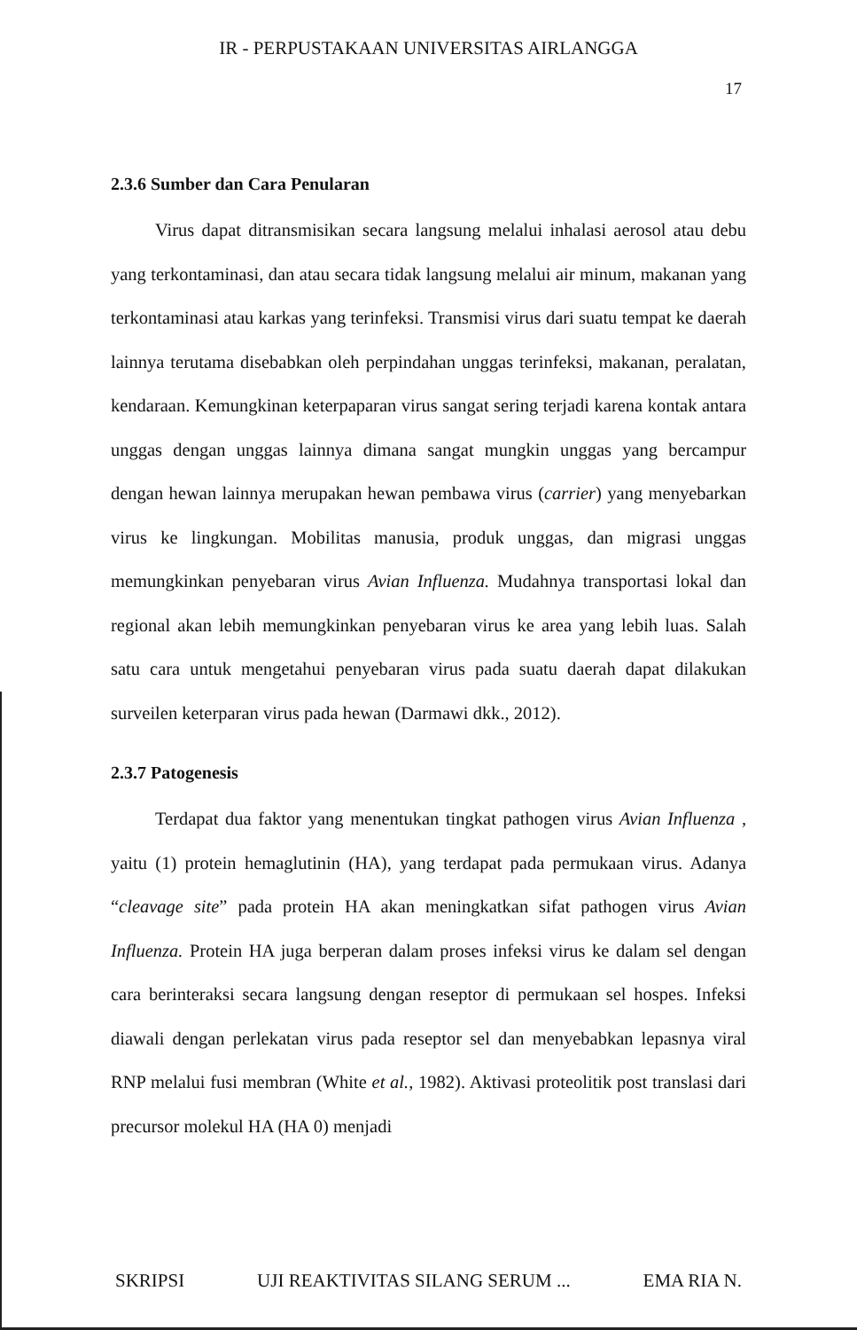IR - PERPUSTAKAAN UNIVERSITAS AIRLANGGA
17
2.3.6 Sumber dan Cara Penularan
Virus dapat ditransmisikan secara langsung melalui inhalasi aerosol atau debu yang terkontaminasi, dan atau secara tidak langsung melalui air minum, makanan yang terkontaminasi atau karkas yang terinfeksi. Transmisi virus dari suatu tempat ke daerah lainnya terutama disebabkan oleh perpindahan unggas terinfeksi, makanan, peralatan, kendaraan. Kemungkinan keterpaparan virus sangat sering terjadi karena kontak antara unggas dengan unggas lainnya dimana sangat mungkin unggas yang bercampur dengan hewan lainnya merupakan hewan pembawa virus (carrier) yang menyebarkan virus ke lingkungan. Mobilitas manusia, produk unggas, dan migrasi unggas memungkinkan penyebaran virus Avian Influenza. Mudahnya transportasi lokal dan regional akan lebih memungkinkan penyebaran virus ke area yang lebih luas. Salah satu cara untuk mengetahui penyebaran virus pada suatu daerah dapat dilakukan surveilen keterparan virus pada hewan (Darmawi dkk., 2012).
2.3.7 Patogenesis
Terdapat dua faktor yang menentukan tingkat pathogen virus Avian Influenza , yaitu (1) protein hemaglutinin (HA), yang terdapat pada permukaan virus. Adanya “cleavage site” pada protein HA akan meningkatkan sifat pathogen virus Avian Influenza. Protein HA juga berperan dalam proses infeksi virus ke dalam sel dengan cara berinteraksi secara langsung dengan reseptor di permukaan sel hospes. Infeksi diawali dengan perlekatan virus pada reseptor sel dan menyebabkan lepasnya viral RNP melalui fusi membran (White et al., 1982). Aktivasi proteolitik post translasi dari precursor molekul HA (HA 0) menjadi
SKRIPSI UJI REAKTIVITAS SILANG SERUM ... EMA RIA N.